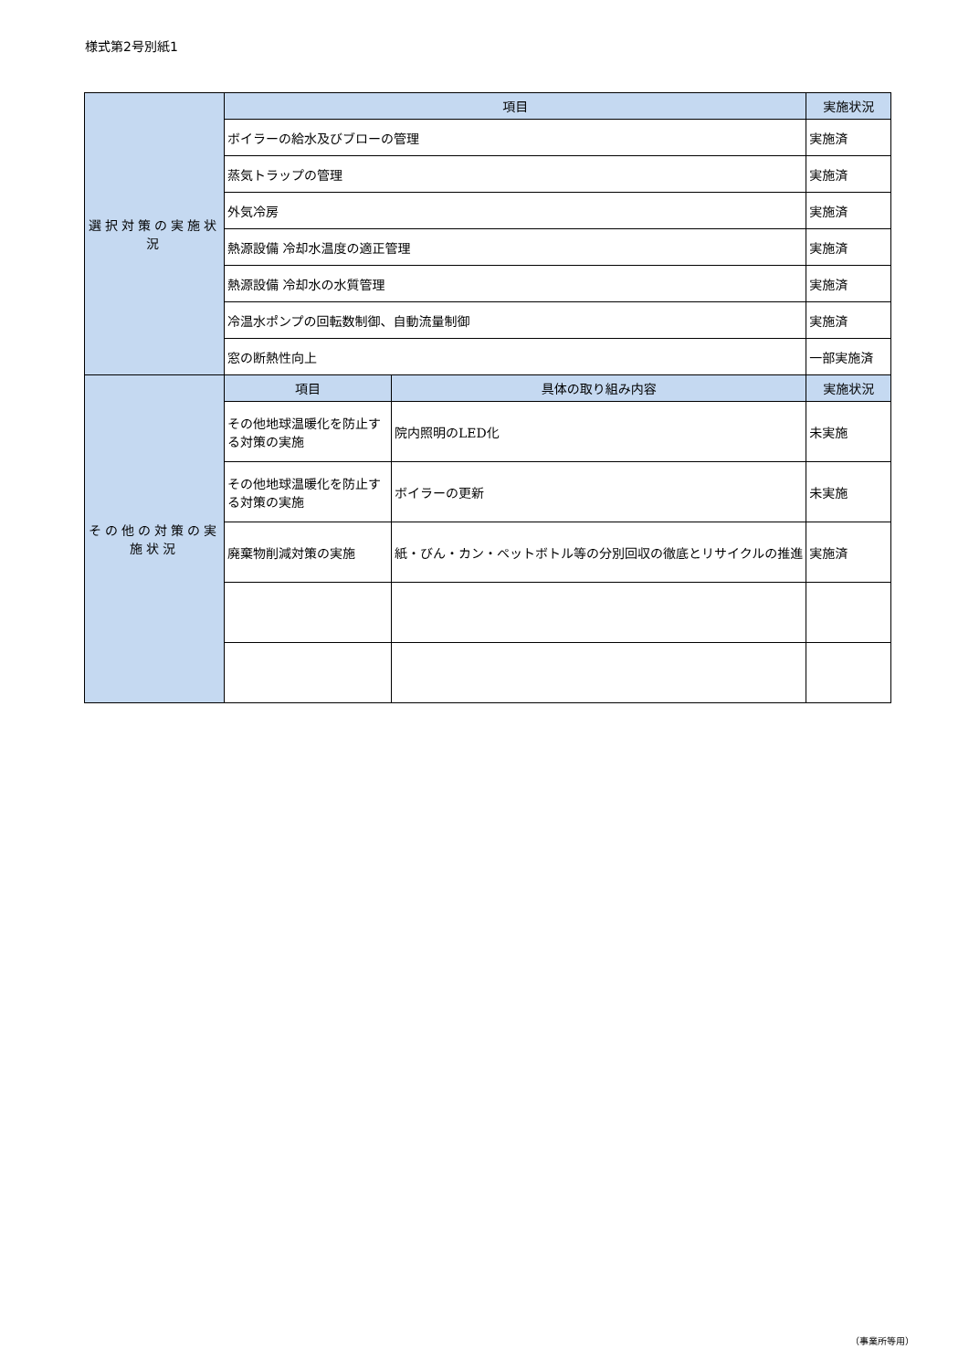様式第2号別紙1
| 選択対策の実施状況 | 項目 | | 実施状況 |
| | ボイラーの給水及びブローの管理 | | 実施済 |
| | 蒸気トラップの管理 | | 実施済 |
| | 外気冷房 | | 実施済 |
| | 熱源設備 冷却水温度の適正管理 | | 実施済 |
| | 熱源設備 冷却水の水質管理 | | 実施済 |
| | 冷温水ポンプの回転数制御、自動流量制御 | | 実施済 |
| | 窓の断熱性向上 | | 一部実施済 |
| その他の対策の実施状況 | 項目 | 具体の取り組み内容 | 実施状況 |
| | その他地球温暖化を防止する対策の実施 | 院内照明のLED化 | 未実施 |
| | その他地球温暖化を防止する対策の実施 | ボイラーの更新 | 未実施 |
| | 廃棄物削減対策の実施 | 紙・びん・カン・ペットボトル等の分別回収の徹底とリサイクルの推進 | 実施済 |
（事業所等用）